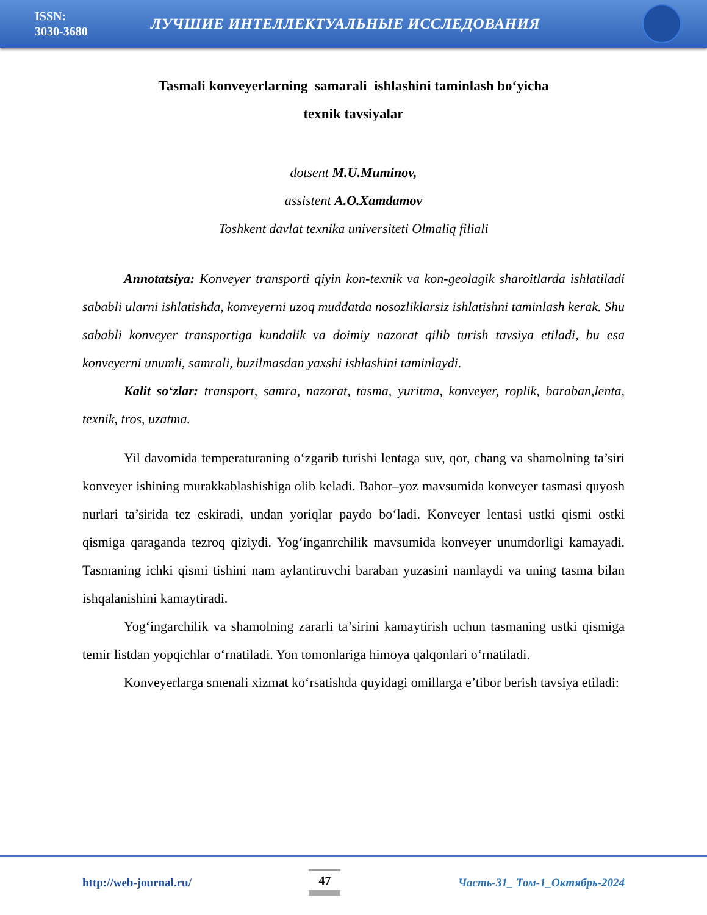ISSN:
3030-3680
ЛУЧШИЕ ИНТЕЛЛЕКТУАЛЬНЫЕ ИССЛЕДОВАНИЯ
Tasmali konveyerlarning samarali ishlashini taminlash bo‘yicha
texnik tavsiyalar
dotsent M.U.Muminov,
assistent A.O.Xamdamov
Toshkent davlat texnika universiteti Olmaliq filiali
Annotatsiya: Konveyer transporti qiyin kon-texnik va kon-geolagik sharoitlarda ishlatiladi sababli ularni ishlatishda, konveyerni uzoq muddatda nosozliklarsiz ishlatishni taminlash kerak. Shu sababli konveyer transportiga kundalik va doimiy nazorat qilib turish tavsiya etiladi, bu esa konveyerni unumli, samrali, buzilmasdan yaxshi ishlashini taminlaydi.
Kalit so‘zlar: transport, samra, nazorat, tasma, yuritma, konveyer, roplik, baraban,lenta, texnik, tros, uzatma.
Yil davomida temperaturaning o‘zgarib turishi lentaga suv, qor, chang va shamolning ta’siri konveyer ishining murakkablashishiga olib keladi. Bahor–yoz mavsumida konveyer tasmasi quyosh nurlari ta’sirida tez eskiradi, undan yoriqlar paydo bo‘ladi. Konveyer lentasi ustki qismi ostki qismiga qaraganda tezroq qiziydi. Yog‘inganrchilik mavsumida konveyer unumdorligi kamayadi. Tasmaning ichki qismi tishini nam aylantiruvchi baraban yuzasini namlaydi va uning tasma bilan ishqalanishini kamaytiradi.
Yog‘ingarchilik va shamolning zararli ta’sirini kamaytirish uchun tasmaning ustki qismiga temir listdan yopqichlar o‘rnatiladi. Yon tomonlariga himoya qalqonlari o‘rnatiladi.
Konveyerlarga smenali xizmat ko‘rsatishda quyidagi omillarga e’tibor berish tavsiya etiladi:
http://web-journal.ru/ 47 Часть-31_ Том-1_Октябрь-2024